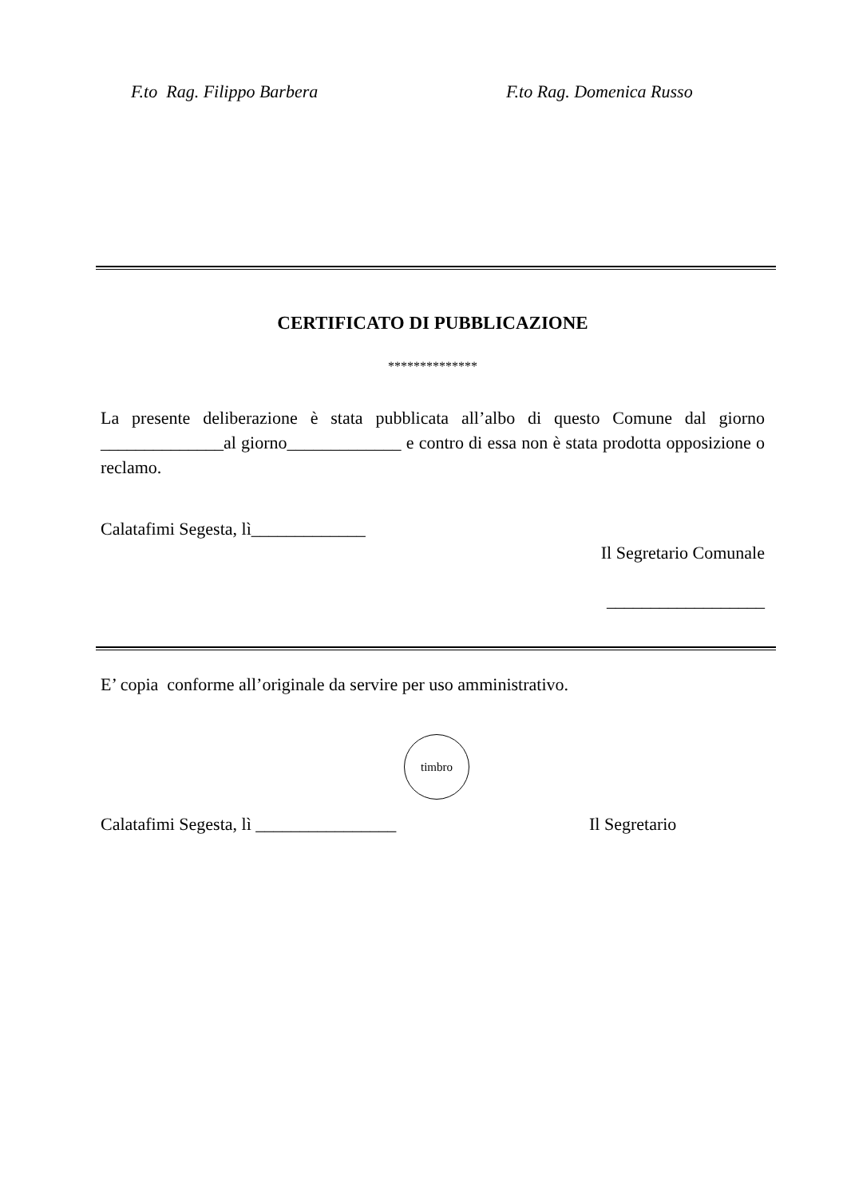F.to Rag. Filippo Barbera F.to Rag. Domenica Russo
CERTIFICATO DI PUBBLICAZIONE
**************
La presente deliberazione è stata pubblicata all’albo di questo Comune dal giorno ______________al giorno_____________ e contro di essa non è stata prodotta opposizione o reclamo.
Calatafimi Segesta, lì_____________
Il Segretario Comunale
__________________
E’ copia conforme all’originale da servire per uso amministrativo.
timbro
Calatafimi Segesta, lì ________________ Il Segretario